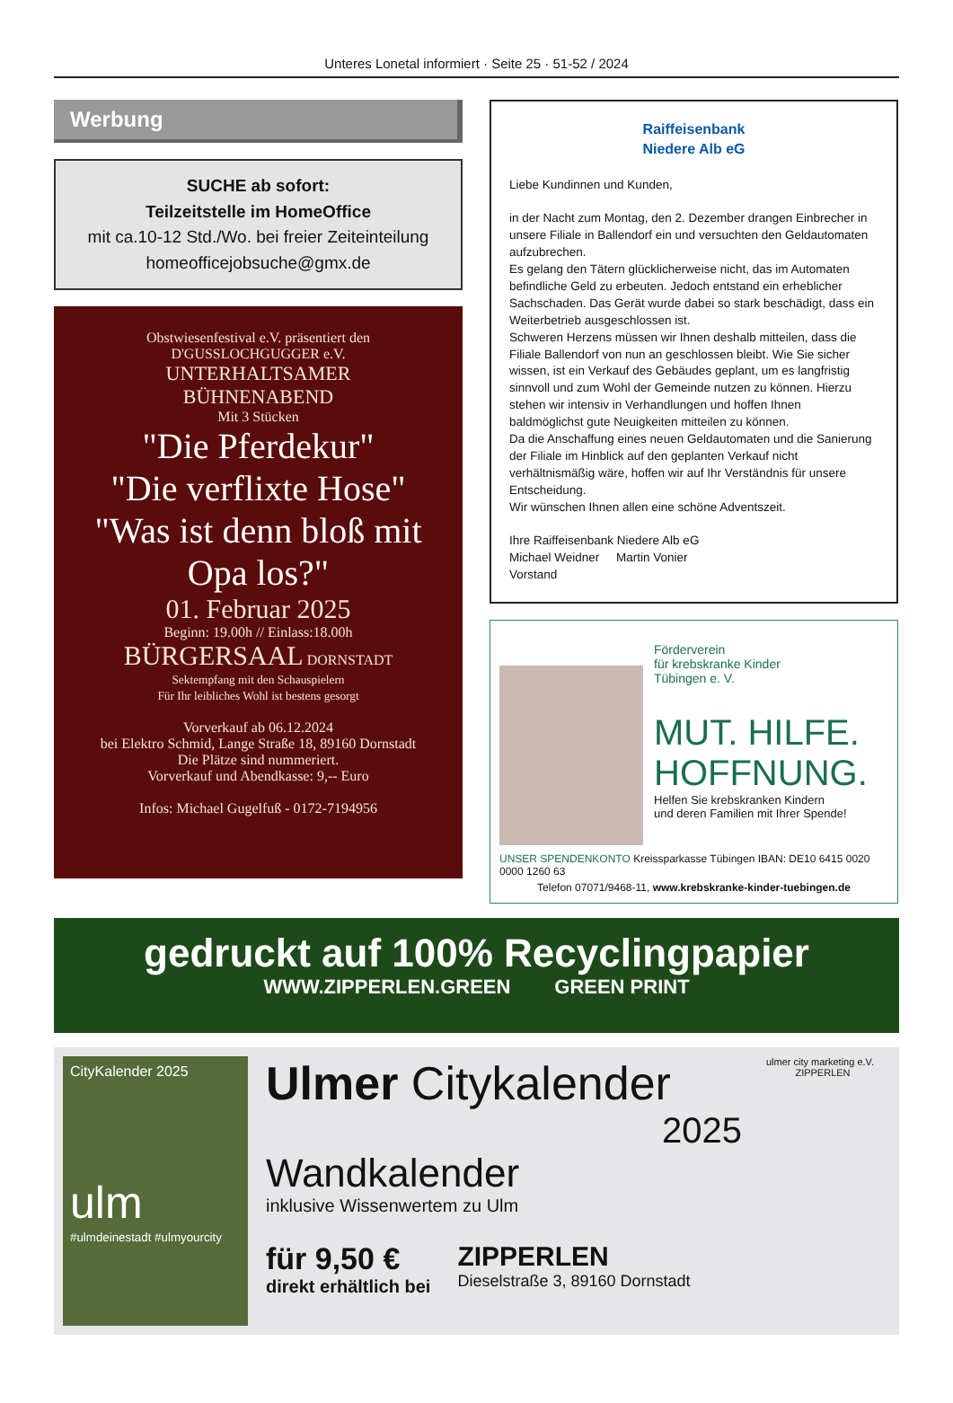Unteres Lonetal informiert · Seite 25 · 51-52 / 2024
Werbung
SUCHE ab sofort:
Teilzeitstelle im HomeOffice
mit ca.10-12 Std./Wo. bei freier Zeiteinteilung
homeofficejobsuche@gmx.de
Obstwiesenfestival e.V. präsentiert den
D'GUSSLOCHGUGGER e.V.
UNTERHALTSAMER
BÜHNENABEND
Mit 3 Stücken
"Die Pferdekur"
"Die verflixte Hose"
"Was ist denn bloß mit Opa los?"
01. Februar 2025
Beginn: 19.00h // Einlass:18.00h
BÜRGERSAAL DORNSTADT
Sektempfang mit den Schauspielern
Für Ihr leibliches Wohl ist bestens gesorgt
Vorverkauf ab 06.12.2024
bei Elektro Schmid, Lange Straße 18, 89160 Dornstadt
Die Plätze sind nummeriert.
Vorverkauf und Abendkasse: 9,-- Euro
Infos: Michael Gugelfuß - 0172-7194956
Raiffeisenbank
Niedere Alb eG
Liebe Kundinnen und Kunden,
in der Nacht zum Montag, den 2. Dezember drangen Einbrecher in unsere Filiale in Ballendorf ein und versuchten den Geldautomaten aufzubrechen.
Es gelang den Tätern glücklicherweise nicht, das im Automaten befindliche Geld zu erbeuten. Jedoch entstand ein erheblicher Sachschaden. Das Gerät wurde dabei so stark beschädigt, dass ein Weiterbetrieb ausgeschlossen ist.
Schweren Herzens müssen wir Ihnen deshalb mitteilen, dass die Filiale Ballendorf von nun an geschlossen bleibt. Wie Sie sicher wissen, ist ein Verkauf des Gebäudes geplant, um es langfristig sinnvoll und zum Wohl der Gemeinde nutzen zu können. Hierzu stehen wir intensiv in Verhandlungen und hoffen Ihnen baldmöglichst gute Neuigkeiten mitteilen zu können.
Da die Anschaffung eines neuen Geldautomaten und die Sanierung der Filiale im Hinblick auf den geplanten Verkauf nicht verhältnismäßig wäre, hoffen wir auf Ihr Verständnis für unsere Entscheidung.
Wir wünschen Ihnen allen eine schöne Adventszeit.
Ihre Raiffeisenbank Niedere Alb eG
Michael Weidner Martin Vonier
Vorstand
Förderverein
für krebskranke Kinder
Tübingen e. V.
MUT. HILFE.
HOFFNUNG.
Helfen Sie krebskranken Kindern
und deren Familien mit Ihrer Spende!
UNSER SPENDENKONTO Kreissparkasse Tübingen IBAN: DE10 6415 0020 0000 1260 63
Telefon 07071/9468-11, www.krebskranke-kinder-tuebingen.de
gedruckt auf 100% Recyclingpapier
WWW.ZIPPERLEN.GREEN GREEN PRINT
CityKalender 2025
ulm
#ulmdeinestadt #ulmyourcity
Ulmer Citykalender
2025
Wandkalender
inklusive Wissenwertem zu Ulm
für 9,50 €
direkt erhältlich bei
ZIPPERLEN
Dieselstraße 3, 89160 Dornstadt
ulmer city marketing e.V. ZIPPERLEN